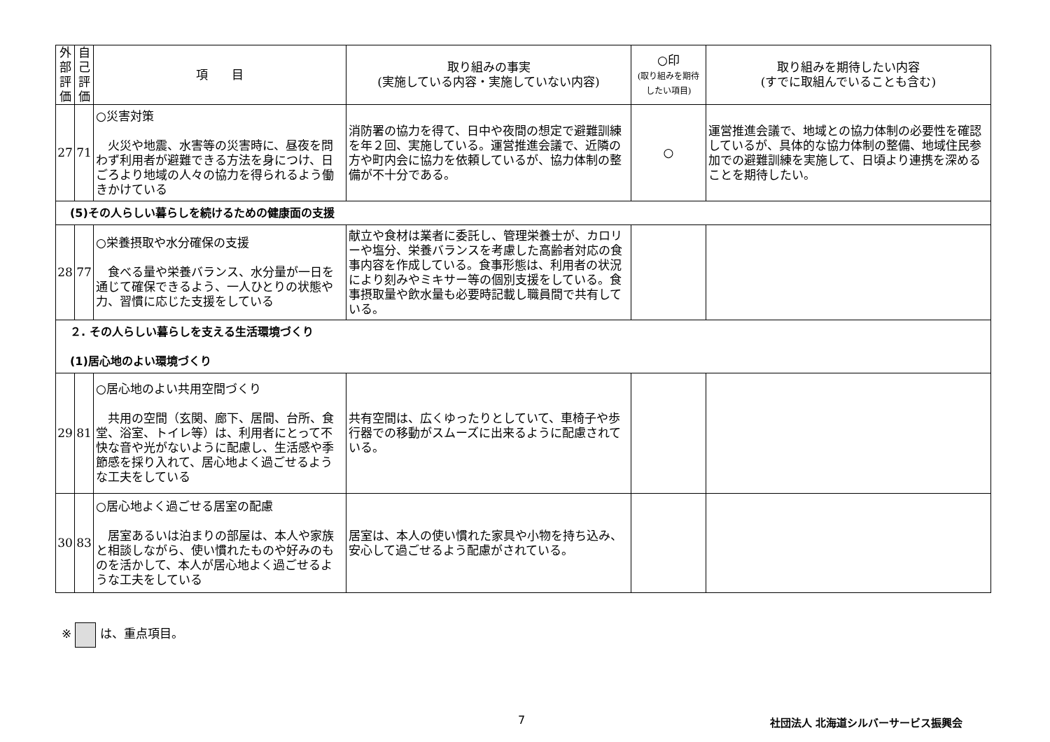| 外部評価 | 自己評価 | 項 目 | 取り組みの事実 (実施している内容・実施していない内容) | ○印 (取り組みを期待したい項目) | 取り組みを期待したい内容 (すでに取組んでいることも含む) |
| --- | --- | --- | --- | --- | --- |
| 27 | 71 | ○災害対策 火災や地震、水害等の災害時に、昼夜を問わず利用者が避難できる方法を身につけ、日ごろより地域の人々の協力を得られるよう働きかけている | 消防署の協力を得て、日中や夜間の想定で避難訓練を年２回、実施している。運営推進会議で、近隣の方や町内会に協力を依頼しているが、協力体制の整備が不十分である。 | ○ | 運営推進会議で、地域との協力体制の必要性を確認しているが、具体的な協力体制の整備、地域住民参加での避難訓練を実施して、日頃より連携を深めることを期待したい。 |
| (5)その人らしい暮らしを続けるための健康面の支援 | | | | | |
| 28 | 77 | ○栄養摂取や水分確保の支援 食べる量や栄養バランス、水分量が一日を通じて確保できるよう、一人ひとりの状態や力、習慣に応じた支援をしている | 献立や食材は業者に委託し、管理栄養士が、カロリーや塩分、栄養バランスを考慮した高齢者対応の食事内容を作成している。食事形態は、利用者の状況により刻みやミキサー等の個別支援をしている。食事摂取量や飲水量も必要時記載し職員間で共有している。 | | |
| ２. その人らしい暮らしを支える生活環境づくり (1)居心地のよい環境づくり | | | | | |
| 29 | 81 | ○居心地のよい共用空間づくり 共用の空間（玄関、廊下、居間、台所、食堂、浴室、トイレ等）は、利用者にとって不快な音や光がないように配慮し、生活感や季節感を採り入れて、居心地よく過ごせるような工夫をしている | 共有空間は、広くゆったりとしていて、車椅子や歩行器での移動がスムーズに出来るように配慮されている。 | | |
| 30 | 83 | ○居心地よく過ごせる居室の配慮 居室あるいは泊まりの部屋は、本人や家族と相談しながら、使い慣れたものや好みのものを活かして、本人が居心地よく過ごせるような工夫をしている | 居室は、本人の使い慣れた家具や小物を持ち込み、安心して過ごせるよう配慮がされている。 | | |
※ は、重点項目。
7
社団法人 北海道シルバーサービス振興会